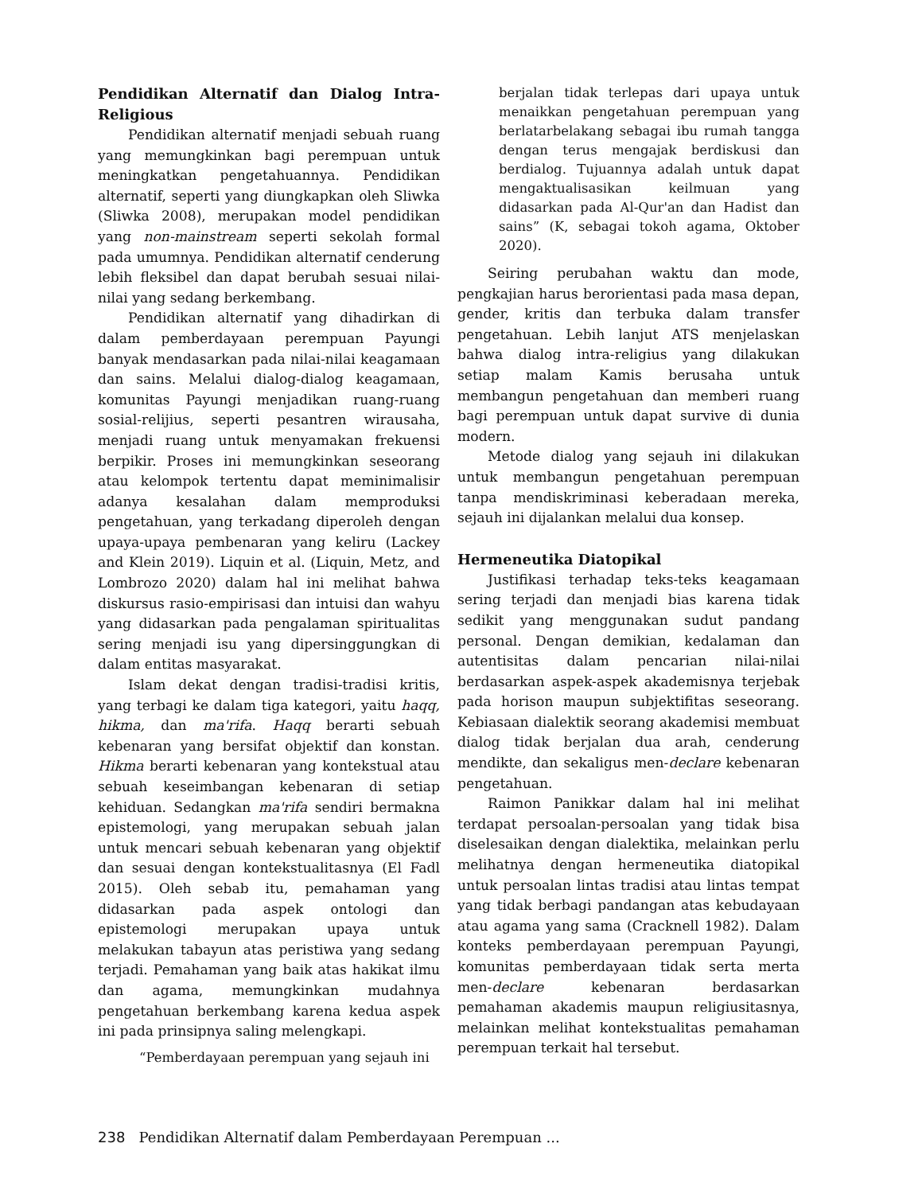Pendidikan Alternatif dan Dialog Intra-Religious
Pendidikan alternatif menjadi sebuah ruang yang memungkinkan bagi perempuan untuk meningkatkan pengetahuannya. Pendidikan alternatif, seperti yang diungkapkan oleh Sliwka (Sliwka 2008), merupakan model pendidikan yang non-mainstream seperti sekolah formal pada umumnya. Pendidikan alternatif cenderung lebih fleksibel dan dapat berubah sesuai nilai-nilai yang sedang berkembang.
Pendidikan alternatif yang dihadirkan di dalam pemberdayaan perempuan Payungi banyak mendasarkan pada nilai-nilai keagamaan dan sains. Melalui dialog-dialog keagamaan, komunitas Payungi menjadikan ruang-ruang sosial-relijius, seperti pesantren wirausaha, menjadi ruang untuk menyamakan frekuensi berpikir. Proses ini memungkinkan seseorang atau kelompok tertentu dapat meminimalisir adanya kesalahan dalam memproduksi pengetahuan, yang terkadang diperoleh dengan upaya-upaya pembenaran yang keliru (Lackey and Klein 2019). Liquin et al. (Liquin, Metz, and Lombrozo 2020) dalam hal ini melihat bahwa diskursus rasio-empirisasi dan intuisi dan wahyu yang didasarkan pada pengalaman spiritualitas sering menjadi isu yang dipersinggungkan di dalam entitas masyarakat.
Islam dekat dengan tradisi-tradisi kritis, yang terbagi ke dalam tiga kategori, yaitu haqq, hikma, dan ma'rifa. Haqq berarti sebuah kebenaran yang bersifat objektif dan konstan. Hikma berarti kebenaran yang kontekstual atau sebuah keseimbangan kebenaran di setiap kehiduan. Sedangkan ma'rifa sendiri bermakna epistemologi, yang merupakan sebuah jalan untuk mencari sebuah kebenaran yang objektif dan sesuai dengan kontekstualitasnya (El Fadl 2015). Oleh sebab itu, pemahaman yang didasarkan pada aspek ontologi dan epistemologi merupakan upaya untuk melakukan tabayun atas peristiwa yang sedang terjadi. Pemahaman yang baik atas hakikat ilmu dan agama, memungkinkan mudahnya pengetahuan berkembang karena kedua aspek ini pada prinsipnya saling melengkapi.
“Pemberdayaan perempuan yang sejauh ini
berjalan tidak terlepas dari upaya untuk menaikkan pengetahuan perempuan yang berlatarbelakang sebagai ibu rumah tangga dengan terus mengajak berdiskusi dan berdialog. Tujuannya adalah untuk dapat mengaktualisasikan keilmuan yang didasarkan pada Al-Qur'an dan Hadist dan sains” (K, sebagai tokoh agama, Oktober 2020).
Seiring perubahan waktu dan mode, pengkajian harus berorientasi pada masa depan, gender, kritis dan terbuka dalam transfer pengetahuan. Lebih lanjut ATS menjelaskan bahwa dialog intra-religius yang dilakukan setiap malam Kamis berusaha untuk membangun pengetahuan dan memberi ruang bagi perempuan untuk dapat survive di dunia modern.
Metode dialog yang sejauh ini dilakukan untuk membangun pengetahuan perempuan tanpa mendiskriminasi keberadaan mereka, sejauh ini dijalankan melalui dua konsep.
Hermeneutika Diatopikal
Justifikasi terhadap teks-teks keagamaan sering terjadi dan menjadi bias karena tidak sedikit yang menggunakan sudut pandang personal. Dengan demikian, kedalaman dan autentisitas dalam pencarian nilai-nilai berdasarkan aspek-aspek akademisnya terjebak pada horison maupun subjektifitas seseorang. Kebiasaan dialektik seorang akademisi membuat dialog tidak berjalan dua arah, cenderung mendikte, dan sekaligus men-declare kebenaran pengetahuan.
Raimon Panikkar dalam hal ini melihat terdapat persoalan-persoalan yang tidak bisa diselesaikan dengan dialektika, melainkan perlu melihatnya dengan hermeneutika diatopikal untuk persoalan lintas tradisi atau lintas tempat yang tidak berbagi pandangan atas kebudayaan atau agama yang sama (Cracknell 1982). Dalam konteks pemberdayaan perempuan Payungi, komunitas pemberdayaan tidak serta merta men-declare kebenaran berdasarkan pemahaman akademis maupun religiusitasnya, melainkan melihat kontekstualitas pemahaman perempuan terkait hal tersebut.
238 Pendidikan Alternatif dalam Pemberdayaan Perempuan ...